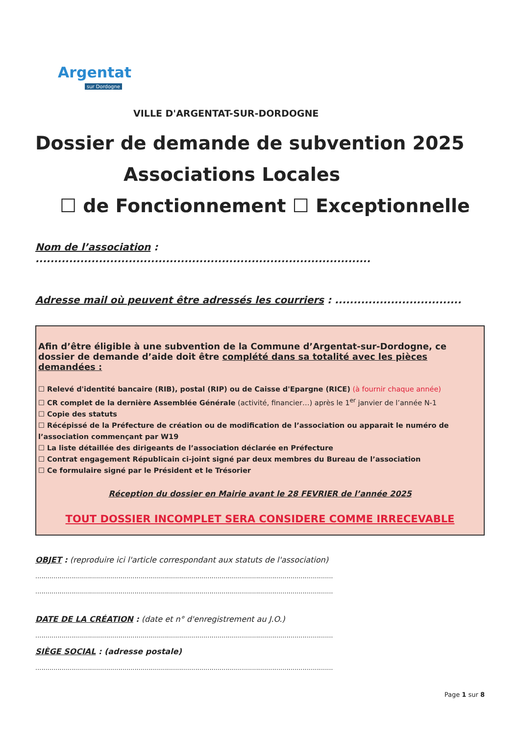Argentat
sur Dordogne
VILLE D'ARGENTAT-SUR-DORDOGNE
Dossier de demande de subvention 2025
Associations Locales
☐ de Fonctionnement ☐ Exceptionnelle
Nom de l’association : ..........................................................................................
Adresse mail où peuvent être adressés les courriers : ..................................
Afin d’être éligible à une subvention de la Commune d’Argentat-sur-Dordogne, ce dossier de demande d’aide doit être complété dans sa totalité avec les pièces demandées :
☐ Relevé d'identité bancaire (RIB), postal (RIP) ou de Caisse d'Epargne (RICE) (à fournir chaque année)
☐ CR complet de la dernière Assemblée Générale (activité, financier…) après le 1<sup>er</sup> janvier de l’année N-1
☐ Copie des statuts
☐ Récépissé de la Préfecture de création ou de modification de l’association ou apparait le numéro de l’association commençant par W19
☐ La liste détaillée des dirigeants de l’association déclarée en Préfecture
☐ Contrat engagement Républicain ci-joint signé par deux membres du Bureau de l’association
☐ Ce formulaire signé par le Président et le Trésorier
Réception du dossier en Mairie avant le 28 FEVRIER de l’année 2025
TOUT DOSSIER INCOMPLET SERA CONSIDERE COMME IRRECEVABLE
OBJET : (reproduire ici l'article correspondant aux statuts de l'association)
...................................................................................................................................................
...................................................................................................................................................
DATE DE LA CRÉATION : (date et n° d'enregistrement au J.O.)
...................................................................................................................................................
SIÈGE SOCIAL : (adresse postale)
...................................................................................................................................................
Page 1 sur 8